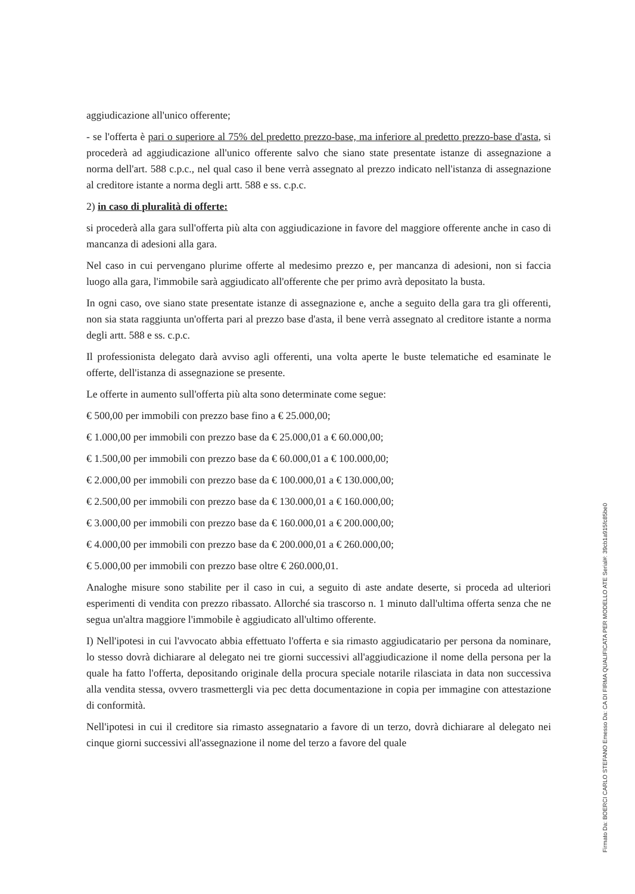aggiudicazione all'unico offerente;
- se l'offerta è pari o superiore al 75% del predetto prezzo-base, ma inferiore al predetto prezzo-base d'asta, si procederà ad aggiudicazione all'unico offerente salvo che siano state presentate istanze di assegnazione a norma dell'art. 588 c.p.c., nel qual caso il bene verrà assegnato al prezzo indicato nell'istanza di assegnazione al creditore istante a norma degli artt. 588 e ss. c.p.c.
2) in caso di pluralità di offerte:
si procederà alla gara sull'offerta più alta con aggiudicazione in favore del maggiore offerente anche in caso di mancanza di adesioni alla gara.
Nel caso in cui pervengano plurime offerte al medesimo prezzo e, per mancanza di adesioni, non si faccia luogo alla gara, l'immobile sarà aggiudicato all'offerente che per primo avrà depositato la busta.
In ogni caso, ove siano state presentate istanze di assegnazione e, anche a seguito della gara tra gli offerenti, non sia stata raggiunta un'offerta pari al prezzo base d'asta, il bene verrà assegnato al creditore istante a norma degli artt. 588 e ss. c.p.c.
Il professionista delegato darà avviso agli offerenti, una volta aperte le buste telematiche ed esaminate le offerte, dell'istanza di assegnazione se presente.
Le offerte in aumento sull'offerta più alta sono determinate come segue:
€ 500,00 per immobili con prezzo base fino a € 25.000,00;
€ 1.000,00 per immobili con prezzo base da € 25.000,01 a € 60.000,00;
€ 1.500,00 per immobili con prezzo base da € 60.000,01 a € 100.000,00;
€ 2.000,00 per immobili con prezzo base da € 100.000,01 a € 130.000,00;
€ 2.500,00 per immobili con prezzo base da € 130.000,01 a € 160.000,00;
€ 3.000,00 per immobili con prezzo base da € 160.000,01 a € 200.000,00;
€ 4.000,00 per immobili con prezzo base da € 200.000,01 a € 260.000,00;
€ 5.000,00 per immobili con prezzo base oltre € 260.000,01.
Analoghe misure sono stabilite per il caso in cui, a seguito di aste andate deserte, si proceda ad ulteriori esperimenti di vendita con prezzo ribassato. Allorché sia trascorso n. 1 minuto dall'ultima offerta senza che ne segua un'altra maggiore l'immobile è aggiudicato all'ultimo offerente.
I) Nell'ipotesi in cui l'avvocato abbia effettuato l'offerta e sia rimasto aggiudicatario per persona da nominare, lo stesso dovrà dichiarare al delegato nei tre giorni successivi all'aggiudicazione il nome della persona per la quale ha fatto l'offerta, depositando originale della procura speciale notarile rilasciata in data non successiva alla vendita stessa, ovvero trasmettergli via pec detta documentazione in copia per immagine con attestazione di conformità.
Nell'ipotesi in cui il creditore sia rimasto assegnatario a favore di un terzo, dovrà dichiarare al delegato nei cinque giorni successivi all'assegnazione il nome del terzo a favore del quale
Firmato Da: BOERCI CARLO STEFANO Emesso Da: CA DI FIRMA QUALIFICATA PER MODELLO ATE Serial#: 39cb1a915fc85be0